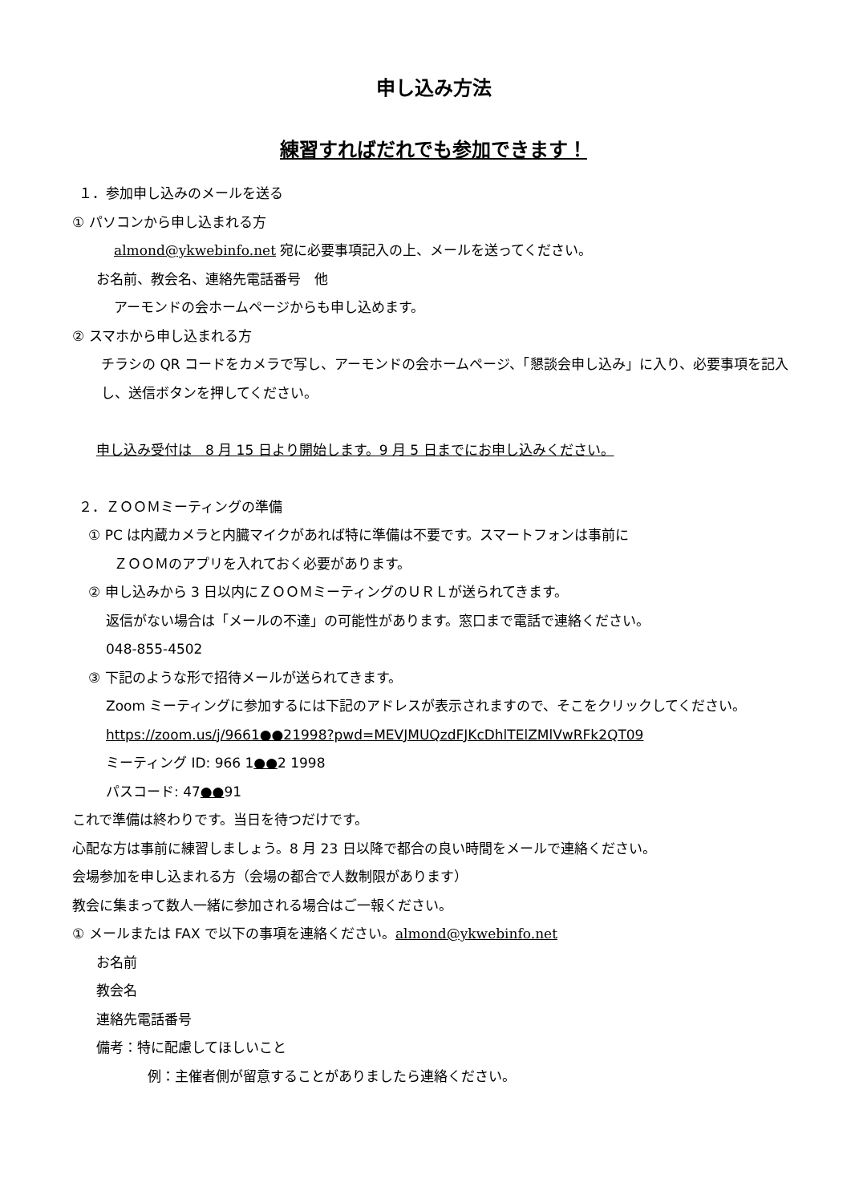申し込み方法
練習すればだれでも参加できます！
１．参加申し込みのメールを送る
① パソコンから申し込まれる方
almond@ykwebinfo.net 宛に必要事項記入の上、メールを送ってください。
お名前、教会名、連絡先電話番号　他
アーモンドの会ホームページからも申し込めます。
② スマホから申し込まれる方
チラシの QR コードをカメラで写し、アーモンドの会ホームページ、「懇談会申し込み」に入り、必要事項を記入し、送信ボタンを押してください。
申し込み受付は　8 月 15 日より開始します。9 月 5 日までにお申し込みください。
２．ＺＯＯＭミーティングの準備
① PC は内蔵カメラと内臓マイクがあれば特に準備は不要です。スマートフォンは事前に
ＺＯＯＭのアプリを入れておく必要があります。
② 申し込みから 3 日以内にＺＯＯＭミーティングのＵＲＬが送られてきます。
返信がない場合は「メールの不達」の可能性があります。窓口まで電話で連絡ください。
048-855-4502
③ 下記のような形で招待メールが送られてきます。
Zoom ミーティングに参加するには下記のアドレスが表示されますので、そこをクリックしてください。
https://zoom.us/j/9661●●21998?pwd=MEVJMUQzdFJKcDhlTElZMlVwRFk2QT09
ミーティング ID: 966 1●●2 1998
パスコード: 47●●91
これで準備は終わりです。当日を待つだけです。
心配な方は事前に練習しましょう。8 月 23 日以降で都合の良い時間をメールで連絡ください。
会場参加を申し込まれる方（会場の都合で人数制限があります）
教会に集まって数人一緒に参加される場合はご一報ください。
① メールまたは FAX で以下の事項を連絡ください。almond@ykwebinfo.net
お名前
教会名
連絡先電話番号
備考：特に配慮してほしいこと
例：主催者側が留意することがありましたら連絡ください。